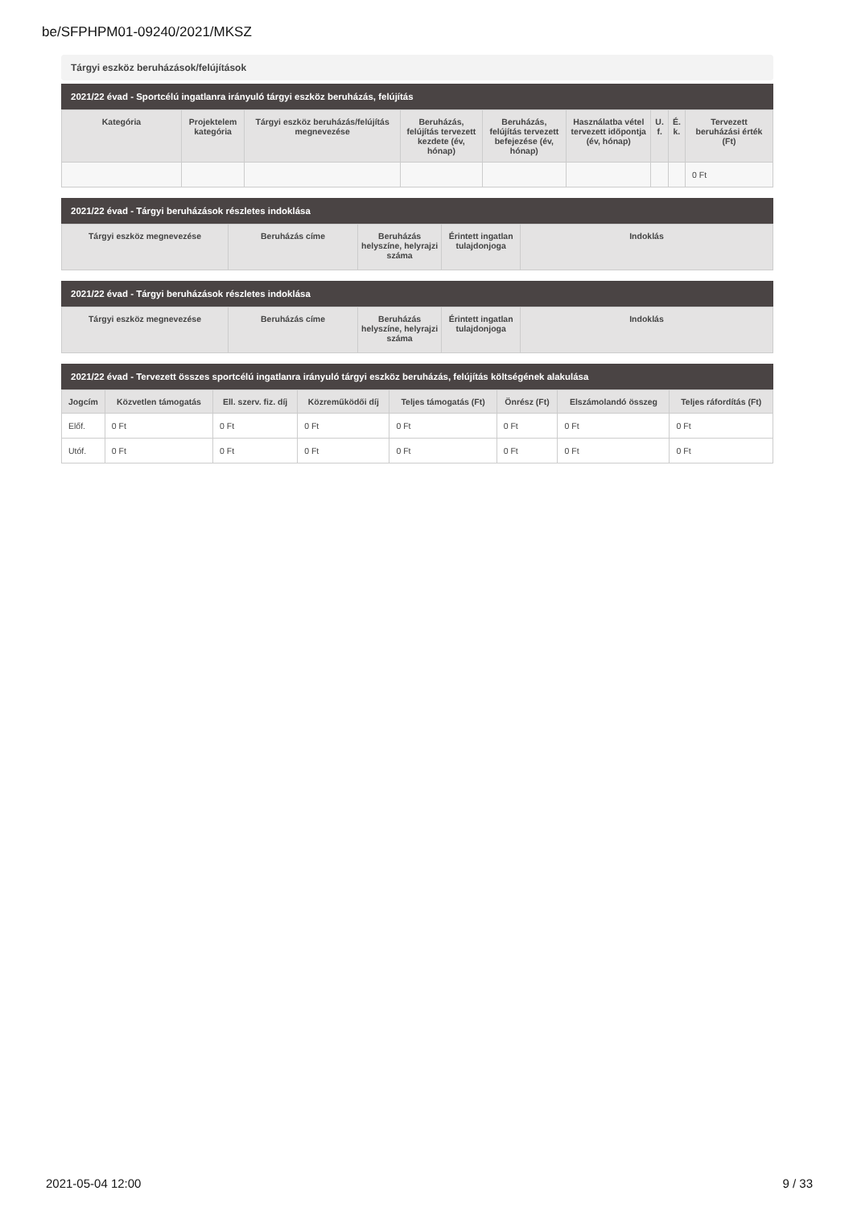be/SFPHPM01-09240/2021/MKSZ
Tárgyi eszköz beruházások/felújítások
2021/22 évad - Sportcélú ingatlanra irányuló tárgyi eszköz beruházás, felújítás
| Kategória | Projektelem kategória | Tárgyi eszköz beruházás/felújítás megnevezése | Beruházás, felújítás tervezett kezdete (év, hónap) | Beruházás, felújítás tervezett befejezése (év, hónap) | Használatba vétel tervezett időpontja (év, hónap) | U. f. | É. k. | Tervezett beruházási érték (Ft) |
| --- | --- | --- | --- | --- | --- | --- | --- | --- |
| | | | | | | | | 0 Ft |
2021/22 évad - Tárgyi beruházások részletes indoklása
| Tárgyi eszköz megnevezése | Beruházás címe | Beruházás helyszíne, helyrajzi száma | Érintett ingatlan tulajdonjoga | Indoklás |
| --- | --- | --- | --- | --- |
2021/22 évad - Tárgyi beruházások részletes indoklása
| Tárgyi eszköz megnevezése | Beruházás címe | Beruházás helyszíne, helyrajzi száma | Érintett ingatlan tulajdonjoga | Indoklás |
| --- | --- | --- | --- | --- |
2021/22 évad - Tervezett összes sportcélú ingatlanra irányuló tárgyi eszköz beruházás, felújítás költségének alakulása
| Jogcím | Közvetlen támogatás | Ell. szerv. fiz. díj | Közreműködői díj | Teljes támogatás (Ft) | Önrész (Ft) | Elszámolandó összeg | Teljes ráfordítás (Ft) |
| --- | --- | --- | --- | --- | --- | --- | --- |
| Előf. | 0 Ft | 0 Ft | 0 Ft | 0 Ft | 0 Ft | 0 Ft | 0 Ft |
| Utóf. | 0 Ft | 0 Ft | 0 Ft | 0 Ft | 0 Ft | 0 Ft | 0 Ft |
2021-05-04 12:00 9 / 33